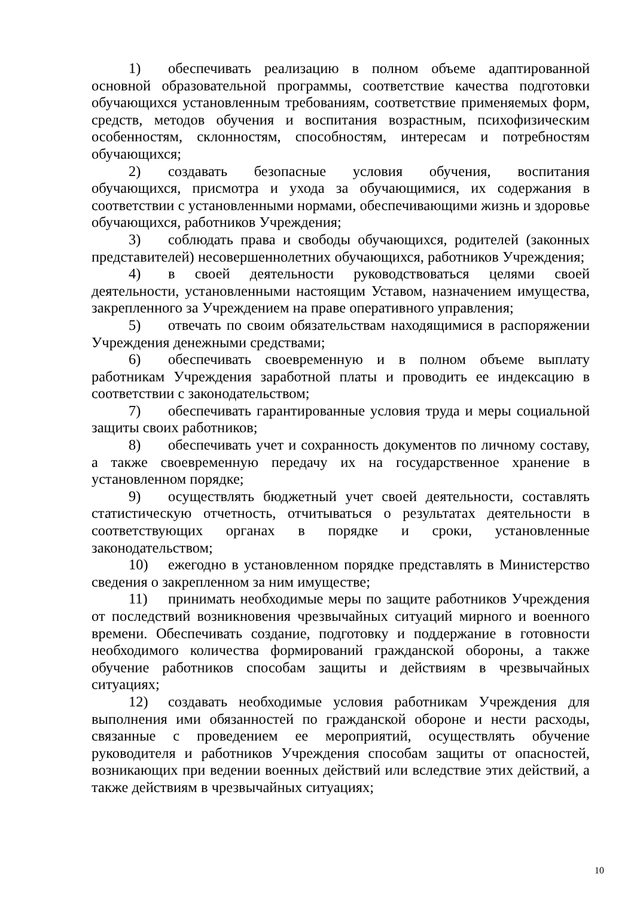1) обеспечивать реализацию в полном объеме адаптированной основной образовательной программы, соответствие качества подготовки обучающихся установленным требованиям, соответствие применяемых форм, средств, методов обучения и воспитания возрастным, психофизическим особенностям, склонностям, способностям, интересам и потребностям обучающихся;
2) создавать безопасные условия обучения, воспитания обучающихся, присмотра и ухода за обучающимися, их содержания в соответствии с установленными нормами, обеспечивающими жизнь и здоровье обучающихся, работников Учреждения;
3) соблюдать права и свободы обучающихся, родителей (законных представителей) несовершеннолетних обучающихся, работников Учреждения;
4) в своей деятельности руководствоваться целями своей деятельности, установленными настоящим Уставом, назначением имущества, закрепленного за Учреждением на праве оперативного управления;
5) отвечать по своим обязательствам находящимися в распоряжении Учреждения денежными средствами;
6) обеспечивать своевременную и в полном объеме выплату работникам Учреждения заработной платы и проводить ее индексацию в соответствии с законодательством;
7) обеспечивать гарантированные условия труда и меры социальной защиты своих работников;
8) обеспечивать учет и сохранность документов по личному составу, а также своевременную передачу их на государственное хранение в установленном порядке;
9) осуществлять бюджетный учет своей деятельности, составлять статистическую отчетность, отчитываться о результатах деятельности в соответствующих органах в порядке и сроки, установленные законодательством;
10) ежегодно в установленном порядке представлять в Министерство сведения о закрепленном за ним имуществе;
11) принимать необходимые меры по защите работников Учреждения от последствий возникновения чрезвычайных ситуаций мирного и военного времени. Обеспечивать создание, подготовку и поддержание в готовности необходимого количества формирований гражданской обороны, а также обучение работников способам защиты и действиям в чрезвычайных ситуациях;
12) создавать необходимые условия работникам Учреждения для выполнения ими обязанностей по гражданской обороне и нести расходы, связанные с проведением ее мероприятий, осуществлять обучение руководителя и работников Учреждения способам защиты от опасностей, возникающих при ведении военных действий или вследствие этих действий, а также действиям в чрезвычайных ситуациях;
10